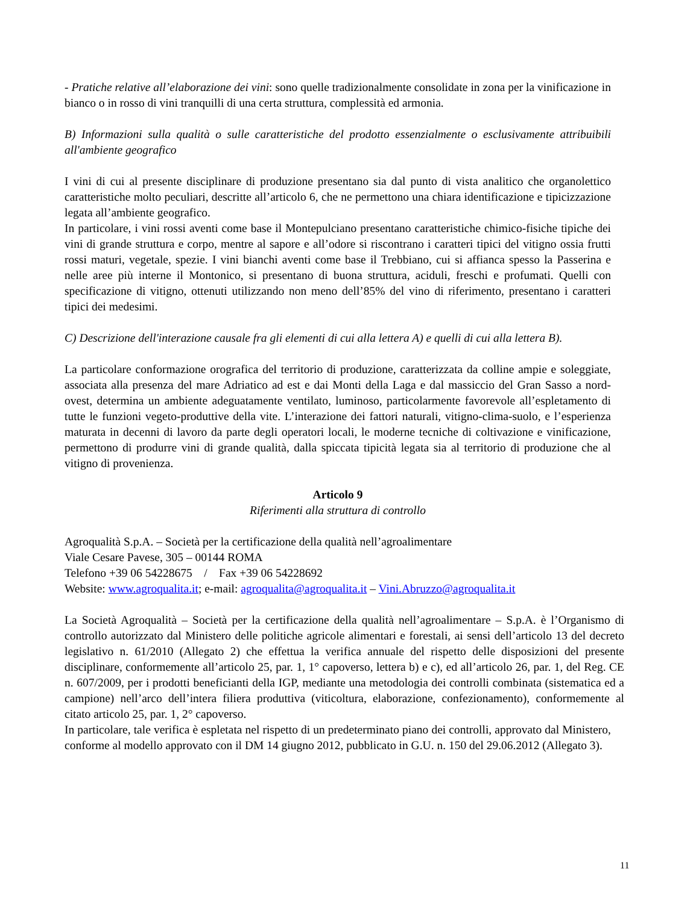- Pratiche relative all’elaborazione dei vini: sono quelle tradizionalmente consolidate in zona per la vinificazione in bianco o in rosso di vini tranquilli di una certa struttura, complessità ed armonia.
B) Informazioni sulla qualità o sulle caratteristiche del prodotto essenzialmente o esclusivamente attribuibili all'ambiente geografico
I vini di cui al presente disciplinare di produzione presentano sia dal punto di vista analitico che organolettico caratteristiche molto peculiari, descritte all’articolo 6, che ne permettono una chiara identificazione e tipicizzazione legata all’ambiente geografico.
In particolare, i vini rossi aventi come base il Montepulciano presentano caratteristiche chimico-fisiche tipiche dei vini di grande struttura e corpo, mentre al sapore e all’odore si riscontrano i caratteri tipici del vitigno ossia frutti rossi maturi, vegetale, spezie. I vini bianchi aventi come base il Trebbiano, cui si affianca spesso la Passerina e nelle aree più interne il Montonico, si presentano di buona struttura, aciduli, freschi e profumati. Quelli con specificazione di vitigno, ottenuti utilizzando non meno dell’85% del vino di riferimento, presentano i caratteri tipici dei medesimi.
C) Descrizione dell'interazione causale fra gli elementi di cui alla lettera A) e quelli di cui alla lettera B).
La particolare conformazione orografica del territorio di produzione, caratterizzata da colline ampie e soleggiate, associata alla presenza del mare Adriatico ad est e dai Monti della Laga e dal massiccio del Gran Sasso a nord-ovest, determina un ambiente adeguatamente ventilato, luminoso, particolarmente favorevole all’espletamento di tutte le funzioni vegeto-produttive della vite. L’interazione dei fattori naturali, vitigno-clima-suolo, e l’esperienza maturata in decenni di lavoro da parte degli operatori locali, le moderne tecniche di coltivazione e vinificazione, permettono di produrre vini di grande qualità, dalla spiccata tipicità legata sia al territorio di produzione che al vitigno di provenienza.
Articolo 9
Riferimenti alla struttura di controllo
Agroqualità S.p.A. – Società per la certificazione della qualità nell’agroalimentare
Viale Cesare Pavese, 305 – 00144 ROMA
Telefono +39 06 54228675 / Fax +39 06 54228692
Website: www.agroqualita.it; e-mail: agroqualita@agroqualita.it – Vini.Abruzzo@agroqualita.it
La Società Agroqualità – Società per la certificazione della qualità nell’agroalimentare – S.p.A. è l’Organismo di controllo autorizzato dal Ministero delle politiche agricole alimentari e forestali, ai sensi dell’articolo 13 del decreto legislativo n. 61/2010 (Allegato 2) che effettua la verifica annuale del rispetto delle disposizioni del presente disciplinare, conformemente all’articolo 25, par. 1, 1° capoverso, lettera b) e c), ed all’articolo 26, par. 1, del Reg. CE n. 607/2009, per i prodotti beneficianti della IGP, mediante una metodologia dei controlli combinata (sistematica ed a campione) nell’arco dell’intera filiera produttiva (viticoltura, elaborazione, confezionamento), conformemente al citato articolo 25, par. 1, 2° capoverso.
In particolare, tale verifica è espletata nel rispetto di un predeterminato piano dei controlli, approvato dal Ministero, conforme al modello approvato con il DM 14 giugno 2012, pubblicato in G.U. n. 150 del 29.06.2012 (Allegato 3).
11